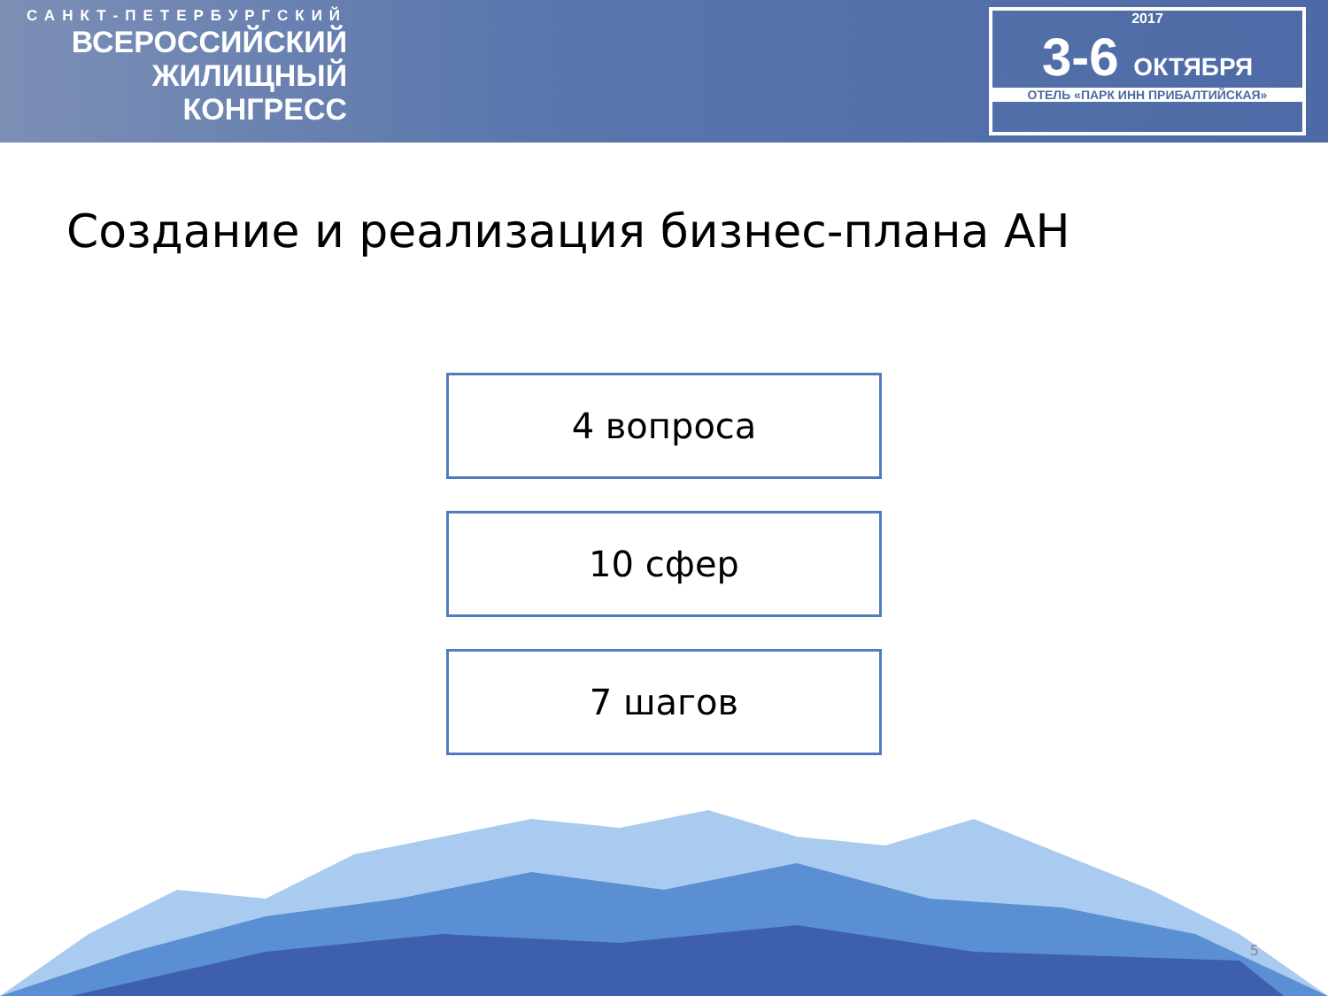САНКТ-ПЕТЕРБУРГСКИЙ
ВСЕРОССИЙСКИЙ
ЖИЛИЩНЫЙ
КОНГРЕСС
2017
3-6 ОКТЯБРЯ
ОТЕЛЬ «ПАРК ИНН ПРИБАЛТИЙСКАЯ»
Создание и реализация бизнес-плана АН
4 вопроса
10 сфер
7 шагов
5